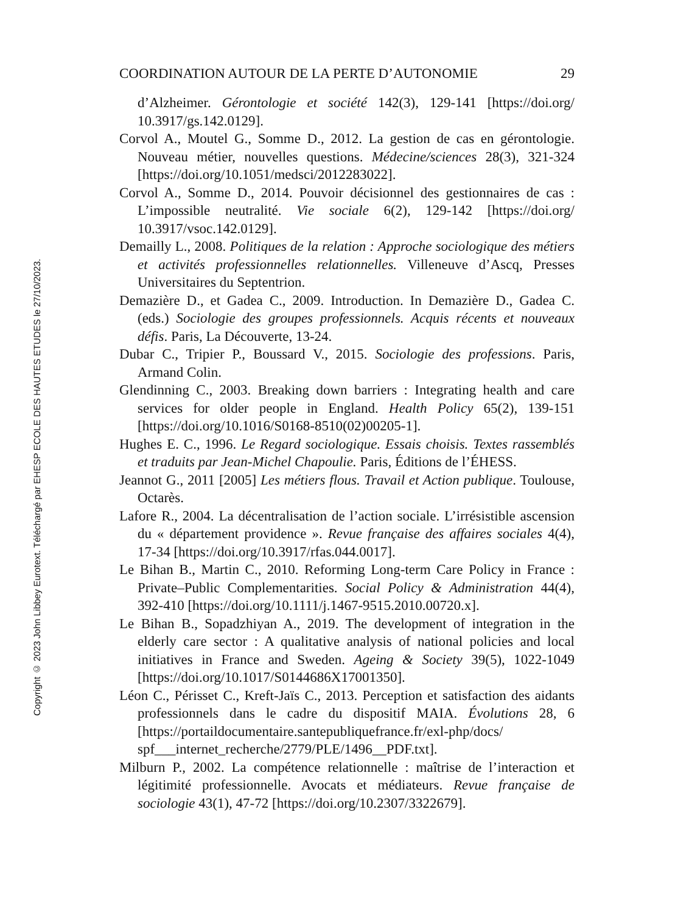Copyright © 2023 John Libbey Eurotext. Téléchargé par EHESP ECOLE DES HAUTES ETUDES le 27/10/2023.
COORDINATION AUTOUR DE LA PERTE D’AUTONOMIE 29
d’Alzheimer. Gérontologie et société 142(3), 129-141 [https://doi.org/ 10.3917/gs.142.0129].
Corvol A., Moutel G., Somme D., 2012. La gestion de cas en gérontologie. Nouveau métier, nouvelles questions. Médecine/sciences 28(3), 321-324 [https://doi.org/10.1051/medsci/2012283022].
Corvol A., Somme D., 2014. Pouvoir décisionnel des gestionnaires de cas : L’impossible neutralité. Vie sociale 6(2), 129-142 [https://doi.org/ 10.3917/vsoc.142.0129].
Demailly L., 2008. Politiques de la relation : Approche sociologique des métiers et activités professionnelles relationnelles. Villeneuve d’Ascq, Presses Universitaires du Septentrion.
Demazière D., et Gadea C., 2009. Introduction. In Demazière D., Gadea C. (eds.) Sociologie des groupes professionnels. Acquis récents et nouveaux défis. Paris, La Découverte, 13-24.
Dubar C., Tripier P., Boussard V., 2015. Sociologie des professions. Paris, Armand Colin.
Glendinning C., 2003. Breaking down barriers : Integrating health and care services for older people in England. Health Policy 65(2), 139-151 [https://doi.org/10.1016/S0168-8510(02)00205-1].
Hughes E. C., 1996. Le Regard sociologique. Essais choisis. Textes rassemblés et traduits par Jean-Michel Chapoulie. Paris, Éditions de l’ÉHESS.
Jeannot G., 2011 [2005] Les métiers flous. Travail et Action publique. Toulouse, Octarès.
Lafore R., 2004. La décentralisation de l’action sociale. L’irrésistible ascension du « département providence ». Revue française des affaires sociales 4(4), 17-34 [https://doi.org/10.3917/rfas.044.0017].
Le Bihan B., Martin C., 2010. Reforming Long-term Care Policy in France : Private–Public Complementarities. Social Policy & Administration 44(4), 392-410 [https://doi.org/10.1111/j.1467-9515.2010.00720.x].
Le Bihan B., Sopadzhiyan A., 2019. The development of integration in the elderly care sector : A qualitative analysis of national policies and local initiatives in France and Sweden. Ageing & Society 39(5), 1022-1049 [https://doi.org/10.1017/S0144686X17001350].
Léon C., Périsset C., Kreft-Jaïs C., 2013. Perception et satisfaction des aidants professionnels dans le cadre du dispositif MAIA. Évolutions 28, 6 [https://portaildocumentaire.santepubliquefrance.fr/exl-php/docs/ spf___internet_recherche/2779/PLE/1496__PDF.txt].
Milburn P., 2002. La compétence relationnelle : maîtrise de l’interaction et légitimité professionnelle. Avocats et médiateurs. Revue française de sociologie 43(1), 47-72 [https://doi.org/10.2307/3322679].